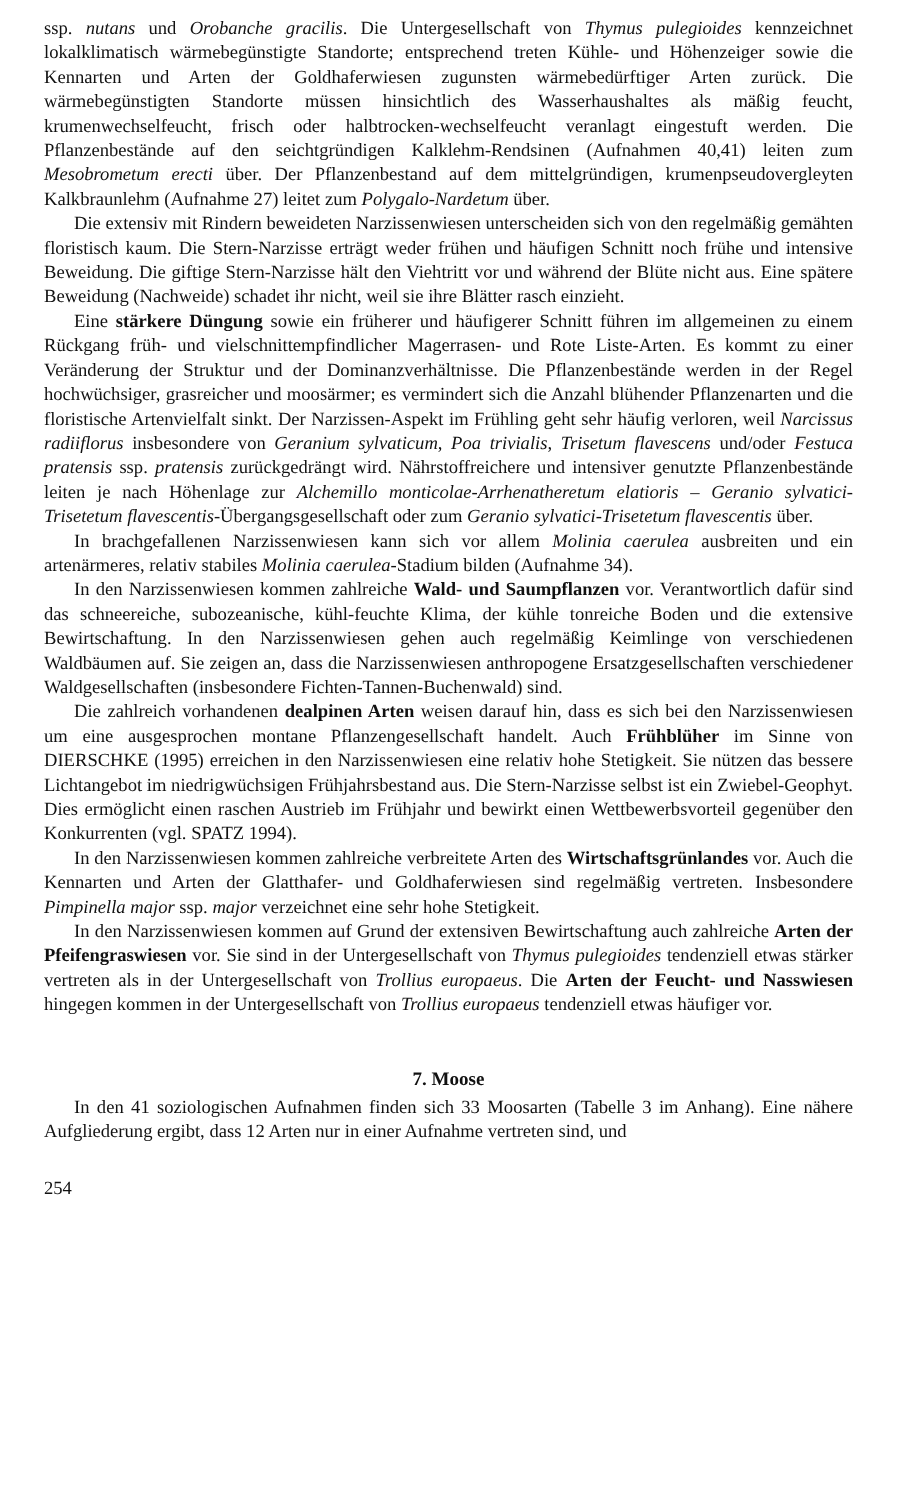ssp. nutans und Orobanche gracilis. Die Untergesellschaft von Thymus pulegioides kennzeichnet lokalklimatisch wärmebegünstigte Standorte; entsprechend treten Kühle- und Höhenzeiger sowie die Kennarten und Arten der Goldhaferwiesen zugunsten wärmebedürftiger Arten zurück. Die wärmebegünstigten Standorte müssen hinsichtlich des Wasserhaushaltes als mäßig feucht, krumenwechselfeucht, frisch oder halbtrocken-wechselfeucht veranlagt eingestuft werden. Die Pflanzenbestände auf den seichtgründigen Kalklehm-Rendsinen (Aufnahmen 40,41) leiten zum Mesobrometum erecti über. Der Pflanzenbestand auf dem mittelgründigen, krumenpseudovergleyten Kalkbraunlehm (Aufnahme 27) leitet zum Polygalo-Nardetum über.
Die extensiv mit Rindern beweideten Narzissenwiesen unterscheiden sich von den regelmäßig gemähten floristisch kaum. Die Stern-Narzisse erträgt weder frühen und häufigen Schnitt noch frühe und intensive Beweidung. Die giftige Stern-Narzisse hält den Viehtritt vor und während der Blüte nicht aus. Eine spätere Beweidung (Nachweide) schadet ihr nicht, weil sie ihre Blätter rasch einzieht.
Eine stärkere Düngung sowie ein früherer und häufigerer Schnitt führen im allgemeinen zu einem Rückgang früh- und vielschnittempfindlicher Magerrasen- und Rote Liste-Arten. Es kommt zu einer Veränderung der Struktur und der Dominanzverhältnisse. Die Pflanzenbestände werden in der Regel hochwüchsiger, grasreicher und moosärmer; es vermindert sich die Anzahl blühender Pflanzenarten und die floristische Artenvielfalt sinkt. Der Narzissen-Aspekt im Frühling geht sehr häufig verloren, weil Narcissus radiiflorus insbesondere von Geranium sylvaticum, Poa trivialis, Trisetum flavescens und/oder Festuca pratensis ssp. pratensis zurückgedrängt wird. Nährstoffreichere und intensiver genutzte Pflanzenbestände leiten je nach Höhenlage zur Alchemillo monticolae-Arrhenatheretum elatioris – Geranio sylvatici-Trisetetum flavescentis-Übergangsgesellschaft oder zum Geranio sylvatici-Trisetetum flavescentis über.
In brachgefallenen Narzissenwiesen kann sich vor allem Molinia caerulea ausbreiten und ein artenärmeres, relativ stabiles Molinia caerulea-Stadium bilden (Aufnahme 34).
In den Narzissenwiesen kommen zahlreiche Wald- und Saumpflanzen vor. Verantwortlich dafür sind das schneereiche, subozeanische, kühl-feuchte Klima, der kühle tonreiche Boden und die extensive Bewirtschaftung. In den Narzissenwiesen gehen auch regelmäßig Keimlinge von verschiedenen Waldbäumen auf. Sie zeigen an, dass die Narzissenwiesen anthropogene Ersatzgesellschaften verschiedener Waldgesellschaften (insbesondere Fichten-Tannen-Buchenwald) sind.
Die zahlreich vorhandenen dealpinen Arten weisen darauf hin, dass es sich bei den Narzissenwiesen um eine ausgesprochen montane Pflanzengesellschaft handelt. Auch Frühblüher im Sinne von DIERSCHKE (1995) erreichen in den Narzissenwiesen eine relativ hohe Stetigkeit. Sie nützen das bessere Lichtangebot im niedrigwüchsigen Frühjahrsbestand aus. Die Stern-Narzisse selbst ist ein Zwiebel-Geophyt. Dies ermöglicht einen raschen Austrieb im Frühjahr und bewirkt einen Wettbewerbsvorteil gegenüber den Konkurrenten (vgl. SPATZ 1994).
In den Narzissenwiesen kommen zahlreiche verbreitete Arten des Wirtschaftsgrünlandes vor. Auch die Kennarten und Arten der Glatthafer- und Goldhaferwiesen sind regelmäßig vertreten. Insbesondere Pimpinella major ssp. major verzeichnet eine sehr hohe Stetigkeit.
In den Narzissenwiesen kommen auf Grund der extensiven Bewirtschaftung auch zahlreiche Arten der Pfeifengraswiesen vor. Sie sind in der Untergesellschaft von Thymus pulegioides tendenziell etwas stärker vertreten als in der Untergesellschaft von Trollius europaeus. Die Arten der Feucht- und Nasswiesen hingegen kommen in der Untergesellschaft von Trollius europaeus tendenziell etwas häufiger vor.
7. Moose
In den 41 soziologischen Aufnahmen finden sich 33 Moosarten (Tabelle 3 im Anhang). Eine nähere Aufgliederung ergibt, dass 12 Arten nur in einer Aufnahme vertreten sind, und
254